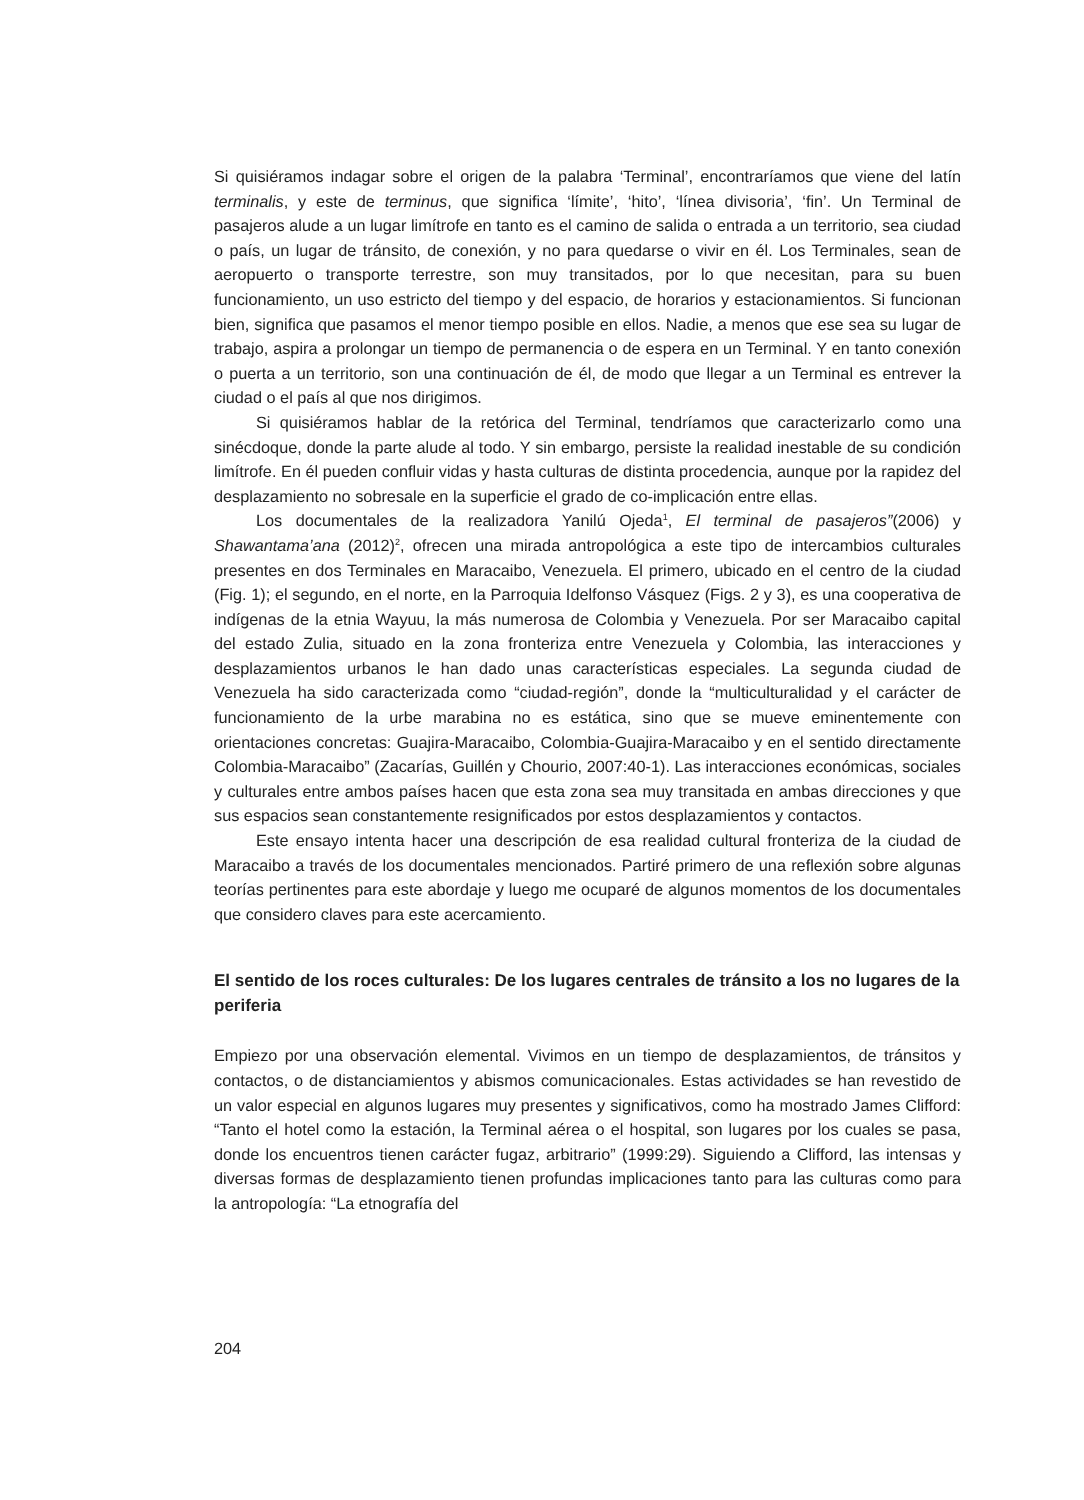Si quisiéramos indagar sobre el origen de la palabra ‘Terminal’, encontraríamos que viene del latín terminalis, y este de terminus, que significa ‘límite’, ‘hito’, ‘línea divisoria’, ‘fin’. Un Terminal de pasajeros alude a un lugar limítrofe en tanto es el camino de salida o entrada a un territorio, sea ciudad o país, un lugar de tránsito, de conexión, y no para quedarse o vivir en él. Los Terminales, sean de aeropuerto o transporte terrestre, son muy transitados, por lo que nece­sitan, para su buen funcionamiento, un uso estricto del tiempo y del espacio, de horarios y estacionamientos. Si funcionan bien, significa que pasamos el menor tiempo posible en ellos. Nadie, a menos que ese sea su lugar de trabajo, aspira a prolongar un tiempo de permanencia o de espera en un Terminal. Y en tanto conexión o puerta a un territorio, son una continuación de él, de modo que llegar a un Terminal es entrever la ciudad o el país al que nos dirigimos.
Si quisiéramos hablar de la retórica del Terminal, tendríamos que caracterizarlo como una sinécdoque, donde la parte alude al todo. Y sin embargo, persiste la realidad inestable de su condición limítrofe. En él pueden confluir vidas y hasta culturas de distinta procedencia, aun­que por la rapidez del desplazamiento no sobresale en la superficie el grado de co-implicación entre ellas.
Los documentales de la realizadora Yanilú Ojeda<sup>1</sup>, El terminal de pasajeros”(2006) y Shawantama’ana (2012)<sup>2</sup>, ofrecen una mirada antropológica a este tipo de intercambios cul­turales presentes en dos Terminales en Maracaibo, Venezuela. El primero, ubicado en el centro de la ciudad (Fig. 1); el segundo, en el norte, en la Parroquia Idelfonso Vásquez (Figs. 2 y 3), es una cooperativa de indígenas de la etnia Wayuu, la más numerosa de Colombia y Vene­zuela. Por ser Maracaibo capital del estado Zulia, situado en la zona fronteriza entre Venezuela y Colombia, las interacciones y desplazamientos urbanos le han dado unas características especiales. La segunda ciudad de Venezuela ha sido caracterizada como “ciudad-región”, donde la “multiculturalidad y el carácter de funcionamiento de la urbe marabina no es estática, sino que se mueve eminentemente con orientaciones concretas: Guajira-Maracaibo, Colom­bia-Guajira-Maracaibo y en el sentido directamente Colombia-Maracaibo” (Zacarías, Guillén y Chourio, 2007:40-1). Las interacciones económicas, sociales y culturales entre ambos países hacen que esta zona sea muy transitada en ambas direcciones y que sus espacios sean constantemente resignificados por estos desplazamientos y contactos.
Este ensayo intenta hacer una descripción de esa realidad cultural fronteriza de la ciudad de Maracaibo a través de los documentales mencionados. Partiré primero de una reflexión sobre algunas teorías pertinentes para este abordaje y luego me ocuparé de algunos momen­tos de los documentales que considero claves para este acercamiento.
El sentido de los roces culturales: De los lugares centrales de tránsito a los no lugares de la periferia
Empiezo por una observación elemental. Vivimos en un tiempo de desplazamientos, de trán­sitos y contactos, o de distanciamientos y abismos comunicacionales. Estas actividades se han revestido de un valor especial en algunos lugares muy presentes y significativos, como ha mostrado James Clifford: “Tanto el hotel como la estación, la Terminal aérea o el hospital, son lugares por los cuales se pasa, donde los encuentros tienen carácter fugaz, arbitrario” (1999:29). Siguiendo a Clifford, las intensas y diversas formas de desplazamiento tienen profundas implicaciones tanto para las culturas como para la antropología: “La etnografía del
204